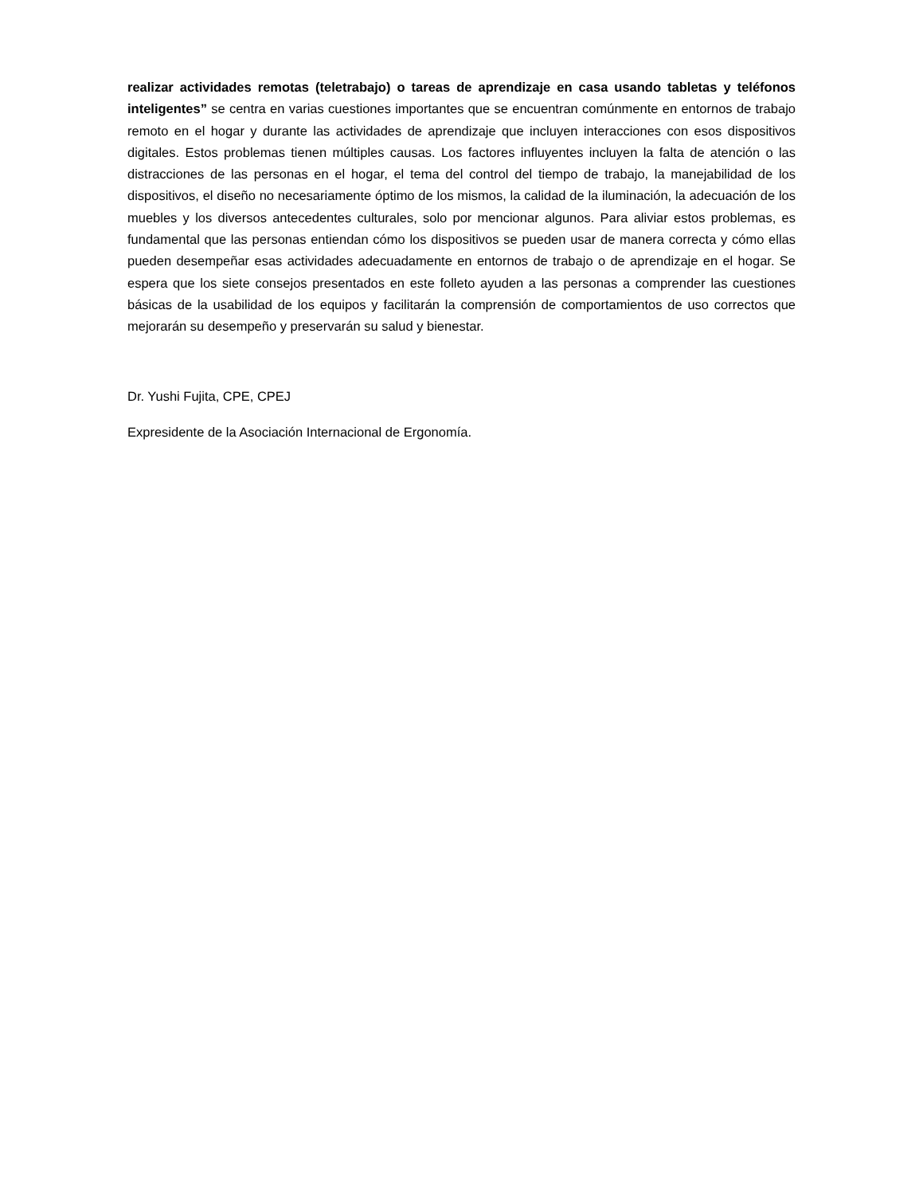realizar actividades remotas (teletrabajo) o tareas de aprendizaje en casa usando tabletas y teléfonos inteligentes” se centra en varias cuestiones importantes que se encuentran comúnmente en entornos de trabajo remoto en el hogar y durante las actividades de aprendizaje que incluyen interacciones con esos dispositivos digitales. Estos problemas tienen múltiples causas. Los factores influyentes incluyen la falta de atención o las distracciones de las personas en el hogar, el tema del control del tiempo de trabajo, la manejabilidad de los dispositivos, el diseño no necesariamente óptimo de los mismos, la calidad de la iluminación, la adecuación de los muebles y los diversos antecedentes culturales, solo por mencionar algunos. Para aliviar estos problemas, es fundamental que las personas entiendan cómo los dispositivos se pueden usar de manera correcta y cómo ellas pueden desempeñar esas actividades adecuadamente en entornos de trabajo o de aprendizaje en el hogar. Se espera que los siete consejos presentados en este folleto ayuden a las personas a comprender las cuestiones básicas de la usabilidad de los equipos y facilitarán la comprensión de comportamientos de uso correctos que mejorarán su desempeño y preservarán su salud y bienestar.
Dr. Yushi Fujita, CPE, CPEJ
Expresidente de la Asociación Internacional de Ergonomía.